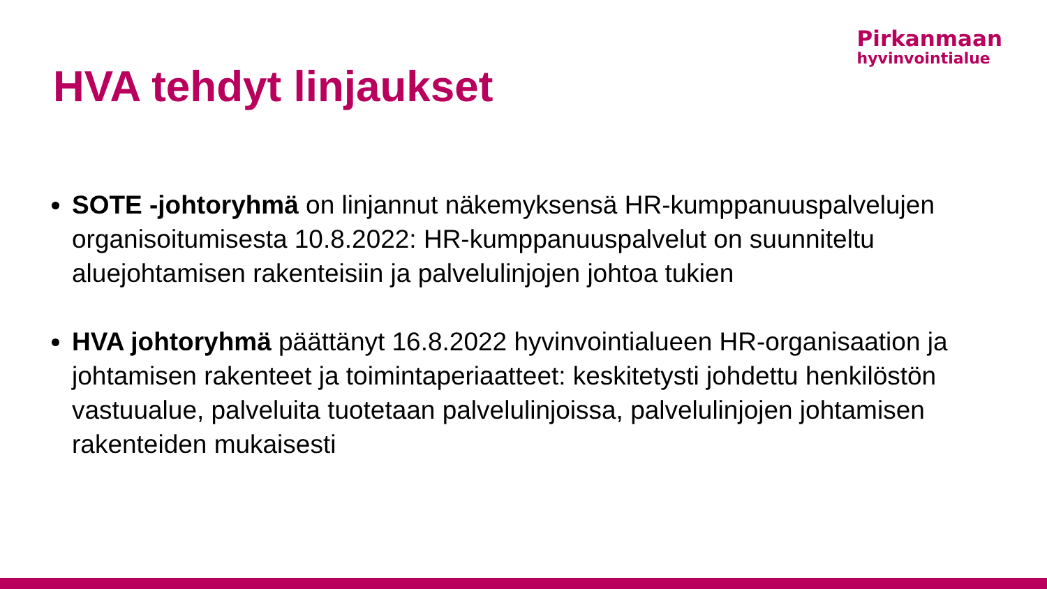Pirkanmaan
hyvinvointialue
HVA tehdyt linjaukset
SOTE -johtoryhmä on linjannut näkemyksensä HR-kumppanuuspalvelujen organisoitumisesta 10.8.2022: HR-kumppanuuspalvelut on suunniteltu aluejohtamisen rakenteisiin ja palvelulinjojen johtoa tukien
HVA johtoryhmä päättänyt 16.8.2022 hyvinvointialueen HR-organisaation ja johtamisen rakenteet ja toimintaperiaatteet: keskitetysti johdettu henkilöstön vastuualue, palveluita tuotetaan palvelulinjoissa, palvelulinjojen johtamisen rakenteiden mukaisesti